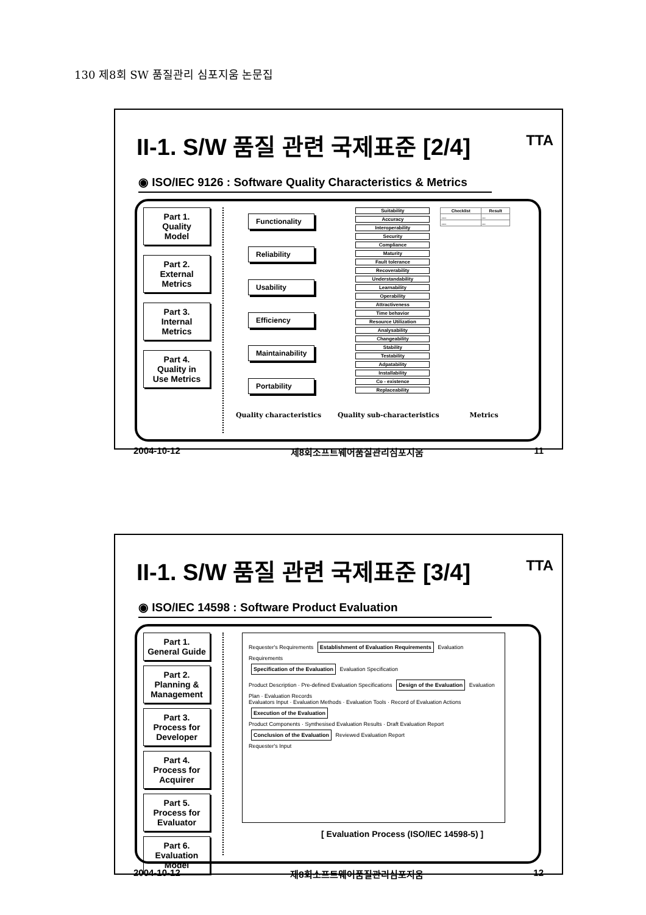130 제8회 SW 품질관리 심포지움 논문집
TTA
II-1. S/W 품질 관련 국제표준 [2/4]
◉ ISO/IEC 9126 : Software Quality Characteristics & Metrics
Part 1.
Quality
Model
Part 2.
External
Metrics
Part 3.
Internal
Metrics
Part 4.
Quality in
Use Metrics
Functionality
Reliability
Usability
Efficiency
Maintainability
Portability
Suitability
Accuracy
Interoperability
Security
Compliance
Maturity
Fault tolerance
Recoverability
Understandability
Learnability
Operability
Attractiveness
Time behavior
Resource Utilization
Analysability
Changeability
Stability
Testability
Adpatability
Installability
Co - existence
Replaceability
| Checklist | Result |
| --- | --- |
| .... | ... |
| .... | ... |
Quality characteristics Quality sub-characteristics Metrics
2004-10-12 제8회소프트웨어품질관리심포지움 11
TTA
II-1. S/W 품질 관련 국제표준 [3/4]
◉ ISO/IEC 14598 : Software Product Evaluation
Part 1.
General Guide
Part 2.
Planning &
Management
Part 3.
Process for
Developer
Part 4.
Process for
Acquirer
Part 5.
Process for
Evaluator
Part 6.
Evaluation Model
Requester's Requirements Establishment of Evaluation Requirements Evaluation Requirements
Specification of the Evaluation Evaluation Specification
Product Description · Pre-defined Evaluation Specifications Design of the Evaluation Evaluation Plan · Evaluation Records
Evaluators Input · Evaluation Methods · Evaluation Tools · Record of Evaluation Actions Execution of the Evaluation
Product Components · Synthesised Evaluation Results · Draft Evaluation Report Conclusion of the Evaluation Reviewed Evaluation Report
Requester's Input
[ Evaluation Process (ISO/IEC 14598-5) ]
2004-10-12 제8회소프트웨어품질관리심포지움 12